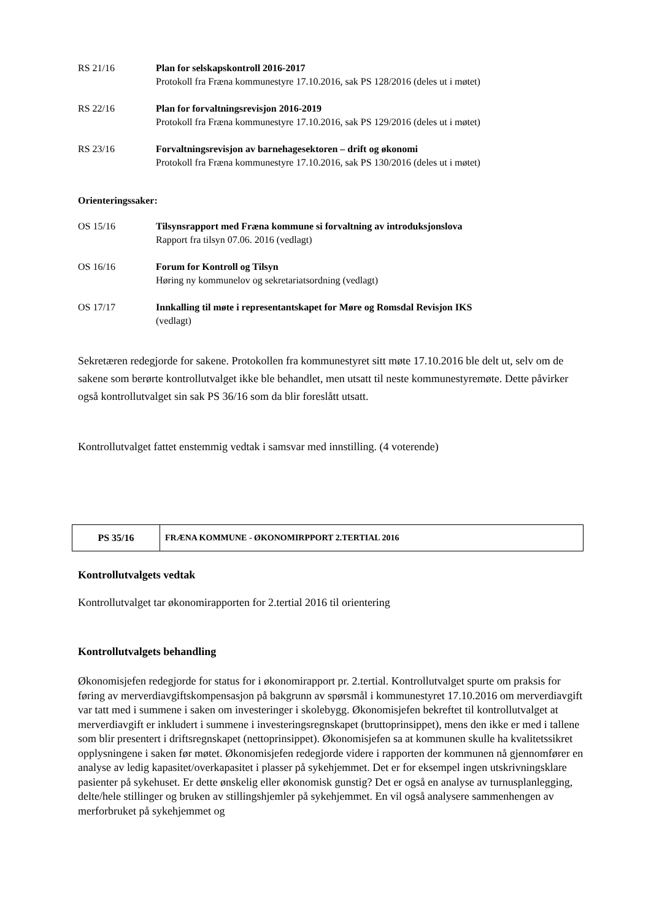RS 21/16 Plan for selskapskontroll 2016-2017
Protokoll fra Fræna kommunestyre 17.10.2016, sak PS 128/2016 (deles ut i møtet)
RS 22/16 Plan for forvaltningsrevisjon 2016-2019
Protokoll fra Fræna kommunestyre 17.10.2016, sak PS 129/2016 (deles ut i møtet)
RS 23/16 Forvaltningsrevisjon av barnehagesektoren – drift og økonomi
Protokoll fra Fræna kommunestyre 17.10.2016, sak PS 130/2016 (deles ut i møtet)
Orienteringssaker:
OS 15/16 Tilsynsrapport med Fræna kommune si forvaltning av introduksjonslova
Rapport fra tilsyn 07.06. 2016 (vedlagt)
OS 16/16 Forum for Kontroll og Tilsyn
Høring ny kommunelov og sekretariatsordning (vedlagt)
OS 17/17 Innkalling til møte i representantskapet for Møre og Romsdal Revisjon IKS
(vedlagt)
Sekretæren redegjorde for sakene. Protokollen fra kommunestyret sitt møte 17.10.2016 ble delt ut, selv om de sakene som berørte kontrollutvalget ikke ble behandlet, men utsatt til neste kommunestyremøte. Dette påvirker også kontrollutvalget sin sak PS 36/16 som da blir foreslått utsatt.
Kontrollutvalget fattet enstemmig vedtak i samsvar med innstilling. (4 voterende)
| PS 35/16 | FRÆNA KOMMUNE - ØKONOMIRPPORT 2.TERTIAL 2016 |
Kontrollutvalgets vedtak
Kontrollutvalget tar økonomirapporten for 2.tertial 2016 til orientering
Kontrollutvalgets behandling
Økonomisjefen redegjorde for status for i økonomirapport pr. 2.tertial. Kontrollutvalget spurte om praksis for føring av merverdiavgiftskompensasjon på bakgrunn av spørsmål i kommunestyret 17.10.2016 om merverdiavgift var tatt med i summene i saken om investeringer i skolebygg. Økonomisjefen bekreftet til kontrollutvalget at merverdiavgift er inkludert i summene i investeringsregnskapet (bruttoprinsippet), mens den ikke er med i tallene som blir presentert i driftsregnskapet (nettoprinsippet). Økonomisjefen sa at kommunen skulle ha kvalitetssikret opplysningene i saken før møtet. Økonomisjefen redegjorde videre i rapporten der kommunen nå gjennomfører en analyse av ledig kapasitet/overkapasitet i plasser på sykehjemmet. Det er for eksempel ingen utskrivningsklare pasienter på sykehuset. Er dette ønskelig eller økonomisk gunstig? Det er også en analyse av turnusplanlegging, delte/hele stillinger og bruken av stillingshjemler på sykehjemmet. En vil også analysere sammenhengen av merforbruket på sykehjemmet og